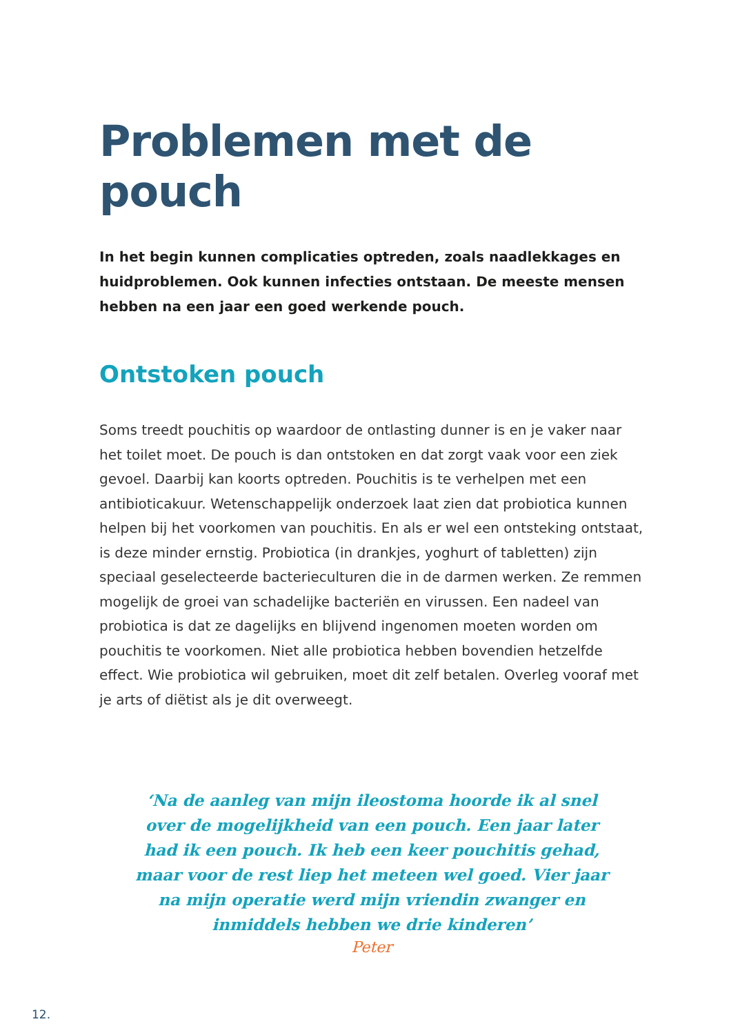Problemen met de pouch
In het begin kunnen complicaties optreden, zoals naadlekkages en huidproblemen. Ook kunnen infecties ontstaan. De meeste mensen hebben na een jaar een goed werkende pouch.
Ontstoken pouch
Soms treedt pouchitis op waardoor de ontlasting dunner is en je vaker naar het toilet moet. De pouch is dan ontstoken en dat zorgt vaak voor een ziek gevoel. Daarbij kan koorts optreden. Pouchitis is te verhelpen met een antibioticakuur. Wetenschappelijk onderzoek laat zien dat probiotica kunnen helpen bij het voorkomen van pouchitis. En als er wel een ontsteking ontstaat, is deze minder ernstig. Probiotica (in drankjes, yoghurt of tabletten) zijn speciaal geselecteerde bacterieculturen die in de darmen werken. Ze remmen mogelijk de groei van schadelijke bacteriën en virussen. Een nadeel van probiotica is dat ze dagelijks en blijvend ingenomen moeten worden om pouchitis te voorkomen. Niet alle probiotica hebben bovendien hetzelfde effect. Wie probiotica wil gebruiken, moet dit zelf betalen. Overleg vooraf met je arts of diëtist als je dit overweegt.
‘Na de aanleg van mijn ileostoma hoorde ik al snel over de mogelijkheid van een pouch. Een jaar later had ik een pouch. Ik heb een keer pouchitis gehad, maar voor de rest liep het meteen wel goed. Vier jaar na mijn operatie werd mijn vriendin zwanger en inmiddels hebben we drie kinderen’
Peter
12.